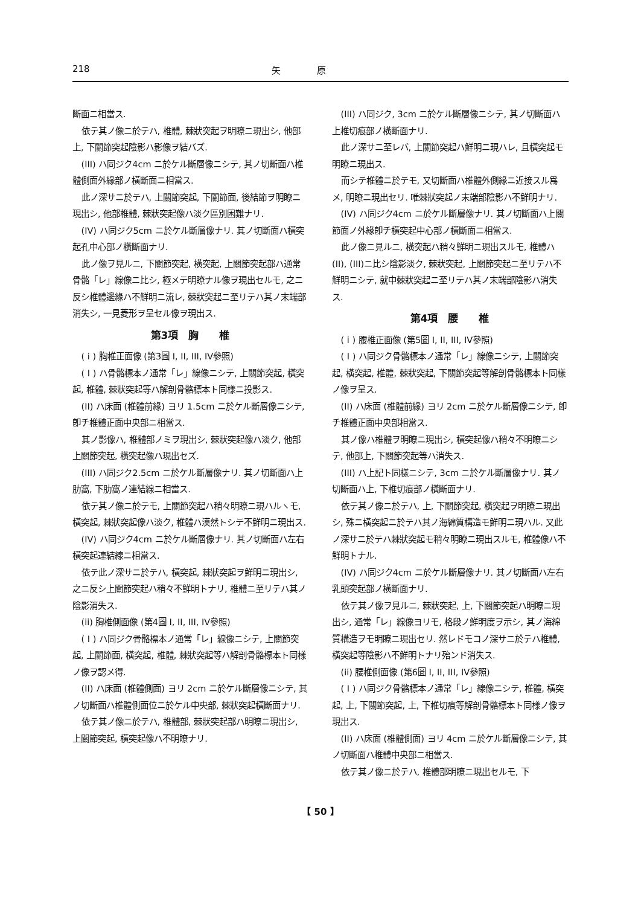218 矢　　　　原
斷面ニ相當ス.
依テ其ノ像ニ於テハ, 椎體, 棘狀突起ヲ明瞭ニ現出シ, 他部上, 下關節突起陰影ハ影像ヲ結バズ.
(III) ハ同ジク4cm ニ於ケル斷層像ニシテ, 其ノ切斷面ハ椎體側面外緣部ノ橫斷面ニ相當ス.
此ノ深サニ於テハ, 上關節突起, 下關節面, 後結節ヲ明瞭ニ現出シ, 他部椎體, 棘狀突起像ハ淡ク區別困難ナリ.
(IV) ハ同ジク5cm ニ於ケル斷層像ナリ. 其ノ切斷面ハ橫突起孔中心部ノ橫斷面ナリ.
此ノ像ヲ見ルニ, 下關節突起, 橫突起, 上關節突起部ハ通常骨骼「レ」線像ニ比シ, 極メテ明瞭ナル像ヲ現出セルモ, 之ニ反シ椎體邊緣ハ不鮮明ニ流レ, 棘狀突起ニ至リテハ其ノ末端部消失シ, 一見菱形ヲ呈セル像ヲ現出ス.
第3項　胸　　椎
( i ) 胸椎正面像 (第3圖 I, II, III, IV參照)
( I ) ハ骨骼標本ノ通常「レ」線像ニシテ, 上關節突起, 橫突起, 椎體, 棘狀突起等ハ解剖骨骼標本ト同樣ニ投影ス.
(II) ハ床面 (椎體前緣) ヨリ 1.5cm ニ於ケル斷層像ニシテ, 卽チ椎體正面中央部ニ相當ス.
其ノ影像ハ, 椎體部ノミヲ現出シ, 棘狀突起像ハ淡ク, 他部上關節突起, 橫突起像ハ現出セズ.
(III) ハ同ジク2.5cm ニ於ケル斷層像ナリ. 其ノ切斷面ハ上肋窩, 下肋窩ノ連結線ニ相當ス.
依テ其ノ像ニ於テモ, 上關節突起ハ稍々明瞭ニ現ハルヽモ, 橫突起, 棘狀突起像ハ淡ク, 椎體ハ漠然トシテ不鮮明ニ現出ス.
(IV) ハ同ジク4cm ニ於ケル斷層像ナリ. 其ノ切斷面ハ左右橫突起連結線ニ相當ス.
依テ此ノ深サニ於テハ, 橫突起, 棘狀突起ヲ鮮明ニ現出シ, 之ニ反シ上關節突起ハ稍々不鮮明トナリ, 椎體ニ至リテハ其ノ陰影消失ス.
(ii) 胸椎側面像 (第4圖 I, II, III, IV參照)
( I ) ハ同ジク骨骼標本ノ通常「レ」線像ニシテ, 上關節突起, 上關節面, 橫突起, 椎體, 棘狀突起等ハ解剖骨骼標本ト同樣ノ像ヲ認メ得.
(II) ハ床面 (椎體側面) ヨリ 2cm ニ於ケル斷層像ニシテ, 其ノ切斷面ハ椎體側面位ニ於ケル中央部, 棘狀突起橫斷面ナリ.
依テ其ノ像ニ於テハ, 椎體部, 棘狀突起部ハ明瞭ニ現出シ, 上關節突起, 橫突起像ハ不明瞭ナリ.
(III) ハ同ジク, 3cm ニ於ケル斷層像ニシテ, 其ノ切斷面ハ上椎切痕部ノ橫斷面ナリ.
此ノ深サニ至レバ, 上關節突起ハ鮮明ニ現ハレ, 且橫突起モ明瞭ニ現出ス.
而シテ椎體ニ於テモ, 又切斷面ハ椎體外側緣ニ近接スル爲メ, 明瞭ニ現出セリ. 唯棘狀突起ノ末端部陰影ハ不鮮明ナリ.
(IV) ハ同ジク4cm ニ於ケル斷層像ナリ. 其ノ切斷面ハ上關節面ノ外緣卽チ橫突起中心部ノ橫斷面ニ相當ス.
此ノ像ニ見ルニ, 橫突起ハ稍々鮮明ニ現出スルモ, 椎體ハ(II), (III)ニ比シ陰影淡ク, 棘狀突起, 上關節突起ニ至リテハ不鮮明ニシテ, 就中棘狀突起ニ至リテハ其ノ末端部陰影ハ消失ス.
第4項　腰　　椎
( i ) 腰椎正面像 (第5圖 I, II, III, IV參照)
( I ) ハ同ジク骨骼標本ノ通常「レ」線像ニシテ, 上關節突起, 橫突起, 椎體, 棘狀突起, 下關節突起等解剖骨骼標本ト同樣ノ像ヲ呈ス.
(II) ハ床面 (椎體前緣) ヨリ 2cm ニ於ケル斷層像ニシテ, 卽チ椎體正面中央部相當ス.
其ノ像ハ椎體ヲ明瞭ニ現出シ, 橫突起像ハ稍々不明瞭ニシテ, 他部上, 下關節突起等ハ消失ス.
(III) ハ上記ト同樣ニシテ, 3cm ニ於ケル斷層像ナリ. 其ノ切斷面ハ上, 下椎切痕部ノ橫斷面ナリ.
依テ其ノ像ニ於テハ, 上, 下關節突起, 橫突起ヲ明瞭ニ現出シ, 殊ニ橫突起ニ於テハ其ノ海綿質構造モ鮮明ニ現ハル. 又此ノ深サニ於テハ棘狀突起モ稍々明瞭ニ現出スルモ, 椎體像ハ不鮮明トナル.
(IV) ハ同ジク4cm ニ於ケル斷層像ナリ. 其ノ切斷面ハ左右乳頭突起部ノ橫斷面ナリ.
依テ其ノ像ヲ見ルニ, 棘狀突起, 上, 下關節突起ハ明瞭ニ現出シ, 通常「レ」線像ヨリモ, 格段ノ鮮明度ヲ示シ, 其ノ海綿質構造ヲモ明瞭ニ現出セリ. 然レドモコノ深サニ於テハ椎體, 橫突起等陰影ハ不鮮明トナリ殆ンド消失ス.
(ii) 腰椎側面像 (第6圖 I, II, III, IV參照)
( I ) ハ同ジク骨骼標本ノ通常「レ」線像ニシテ, 椎體, 橫突起, 上, 下關節突起, 上, 下椎切痕等解剖骨骼標本ト同樣ノ像ヲ現出ス.
(II) ハ床面 (椎體側面) ヨリ 4cm ニ於ケル斷層像ニシテ, 其ノ切斷面ハ椎體中央部ニ相當ス.
依テ其ノ像ニ於テハ, 椎體部明瞭ニ現出セルモ, 下
【 50 】